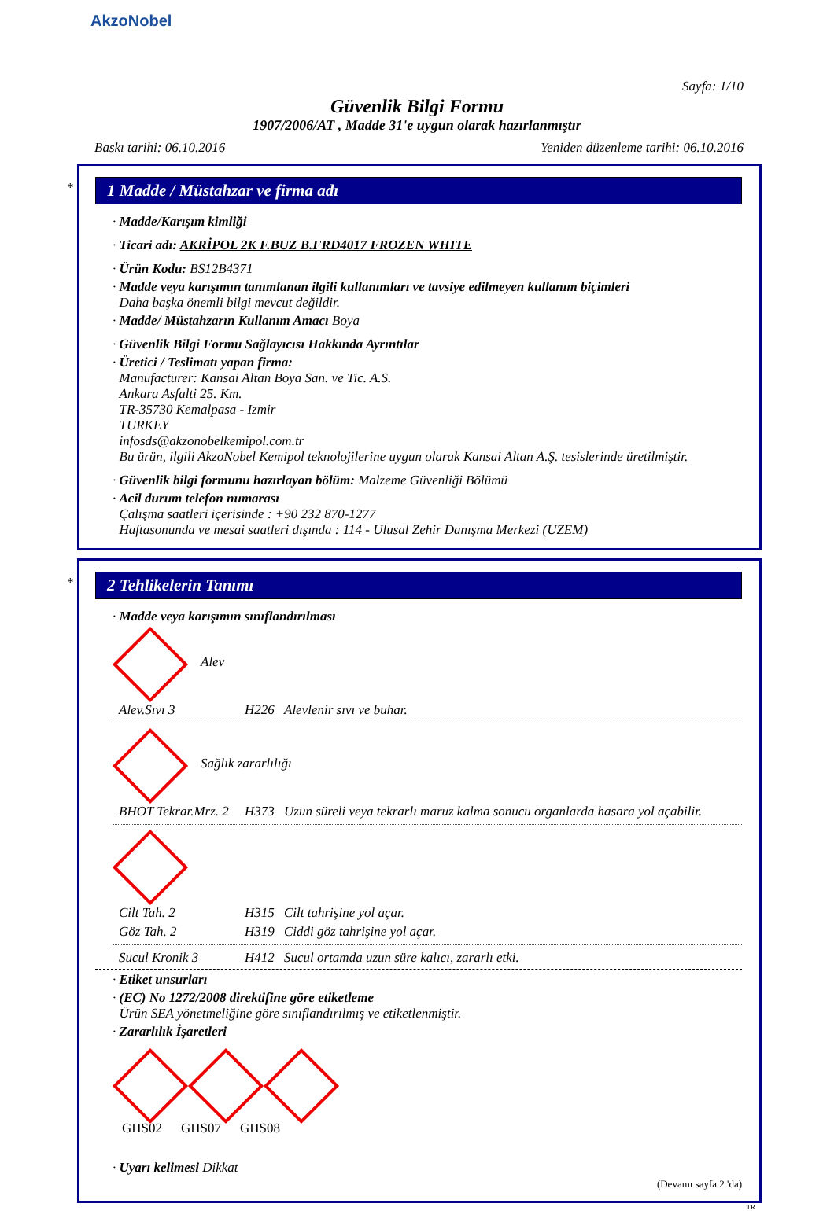AkzoNobel
Sayfa: 1/10
Güvenlik Bilgi Formu
1907/2006/AT , Madde 31'e uygun olarak hazırlanmıştır
Baskı tarihi: 06.10.2016 Yeniden düzenleme tarihi: 06.10.2016
*
1 Madde / Müstahzar ve firma adı
· Madde/Karışım kimliği
· Ticari adı: AKRİPOL 2K F.BUZ B.FRD4017 FROZEN WHITE
· Ürün Kodu: BS12B4371
· Madde veya karışımın tanımlanan ilgili kullanımları ve tavsiye edilmeyen kullanım biçimleri
Daha başka önemli bilgi mevcut değildir.
· Madde/ Müstahzarın Kullanım Amacı Boya
· Güvenlik Bilgi Formu Sağlayıcısı Hakkında Ayrıntılar
· Üretici / Teslimatı yapan firma:
Manufacturer: Kansai Altan Boya San. ve Tic. A.S.
Ankara Asfalti 25. Km.
TR-35730 Kemalpasa - Izmir
TURKEY
infosds@akzonobelkemipol.com.tr
Bu ürün, ilgili AkzoNobel Kemipol teknolojilerine uygun olarak Kansai Altan A.Ş. tesislerinde üretilmiştir.
· Güvenlik bilgi formunu hazırlayan bölüm: Malzeme Güvenliği Bölümü
· Acil durum telefon numarası
Çalışma saatleri içerisinde : +90 232 870-1277
Haftasonunda ve mesai saatleri dışında : 114 - Ulusal Zehir Danışma Merkezi (UZEM)
*
2 Tehlikelerin Tanımı
· Madde veya karışımın sınıflandırılması
Alev
Alev.Sıvı 3 H226 Alevlenir sıvı ve buhar.
Sağlık zararlılığı
BHOT Tekrar.Mrz. 2 H373 Uzun süreli veya tekrarlı maruz kalma sonucu organlarda hasara yol açabilir.
Cilt Tah. 2 H315 Cilt tahrişine yol açar.
Göz Tah. 2 H319 Ciddi göz tahrişine yol açar.
Sucul Kronik 3 H412 Sucul ortamda uzun süre kalıcı, zararlı etki.
· Etiket unsurları
· (EC) No 1272/2008 direktifine göre etiketleme
Ürün SEA yönetmeliğine göre sınıflandırılmış ve etiketlenmiştir.
· Zararlılık İşaretleri
GHS02 GHS07 GHS08
· Uyarı kelimesi Dikkat
(Devamı sayfa 2 'da)
TR